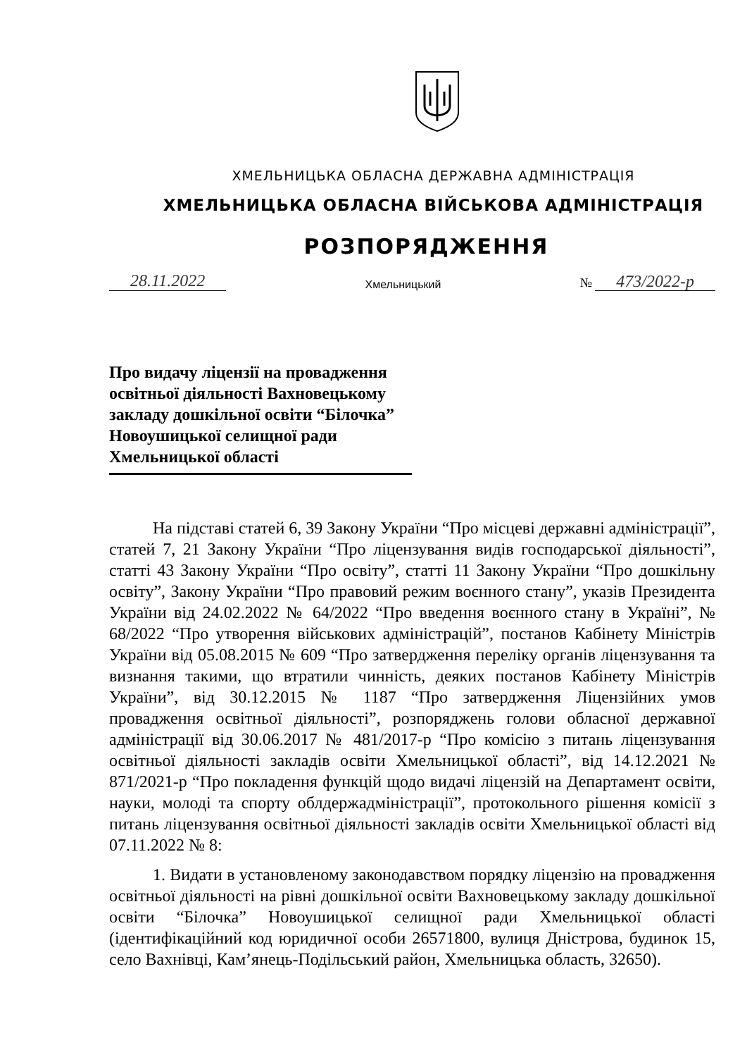ХМЕЛЬНИЦЬКА ОБЛАСНА ДЕРЖАВНА АДМІНІСТРАЦІЯ
ХМЕЛЬНИЦЬКА ОБЛАСНА ВІЙСЬКОВА АДМІНІСТРАЦІЯ
РОЗПОРЯДЖЕННЯ
28.11.2022 Хмельницький № 473/2022-р
Про видачу ліцензії на провадження освітньої діяльності Вахновецькому закладу дошкільної освіти “Білочка” Новоушицької селищної ради Хмельницької області
На підставі статей 6, 39 Закону України “Про місцеві державні адміністрації”, статей 7, 21 Закону України “Про ліцензування видів господарської діяльності”, статті 43 Закону України “Про освіту”, статті 11 Закону України “Про дошкільну освіту”, Закону України “Про правовий режим воєнного стану”, указів Президента України від 24.02.2022 № 64/2022 “Про введення воєнного стану в Україні”, № 68/2022 “Про утворення військових адміністрацій”, постанов Кабінету Міністрів України від 05.08.2015 № 609 “Про затвердження переліку органів ліцензування та визнання такими, що втратили чинність, деяких постанов Кабінету Міністрів України”, від 30.12.2015 № 1187 “Про затвердження Ліцензійних умов провадження освітньої діяльності”, розпоряджень голови обласної державної адміністрації від 30.06.2017 № 481/2017-р “Про комісію з питань ліцензування освітньої діяльності закладів освіти Хмельницької області”, від 14.12.2021 № 871/2021-р “Про покладення функцій щодо видачі ліцензій на Департамент освіти, науки, молоді та спорту облдержадміністрації”, протокольного рішення комісії з питань ліцензування освітньої діяльності закладів освіти Хмельницької області від 07.11.2022 № 8:
1. Видати в установленому законодавством порядку ліцензію на провадження освітньої діяльності на рівні дошкільної освіти Вахновецькому закладу дошкільної освіти “Білочка” Новоушицької селищної ради Хмельницької області (ідентифікаційний код юридичної особи 26571800, вулиця Дністрова, будинок 15, село Вахнівці, Кам’янець-Подільський район, Хмельницька область, 32650).